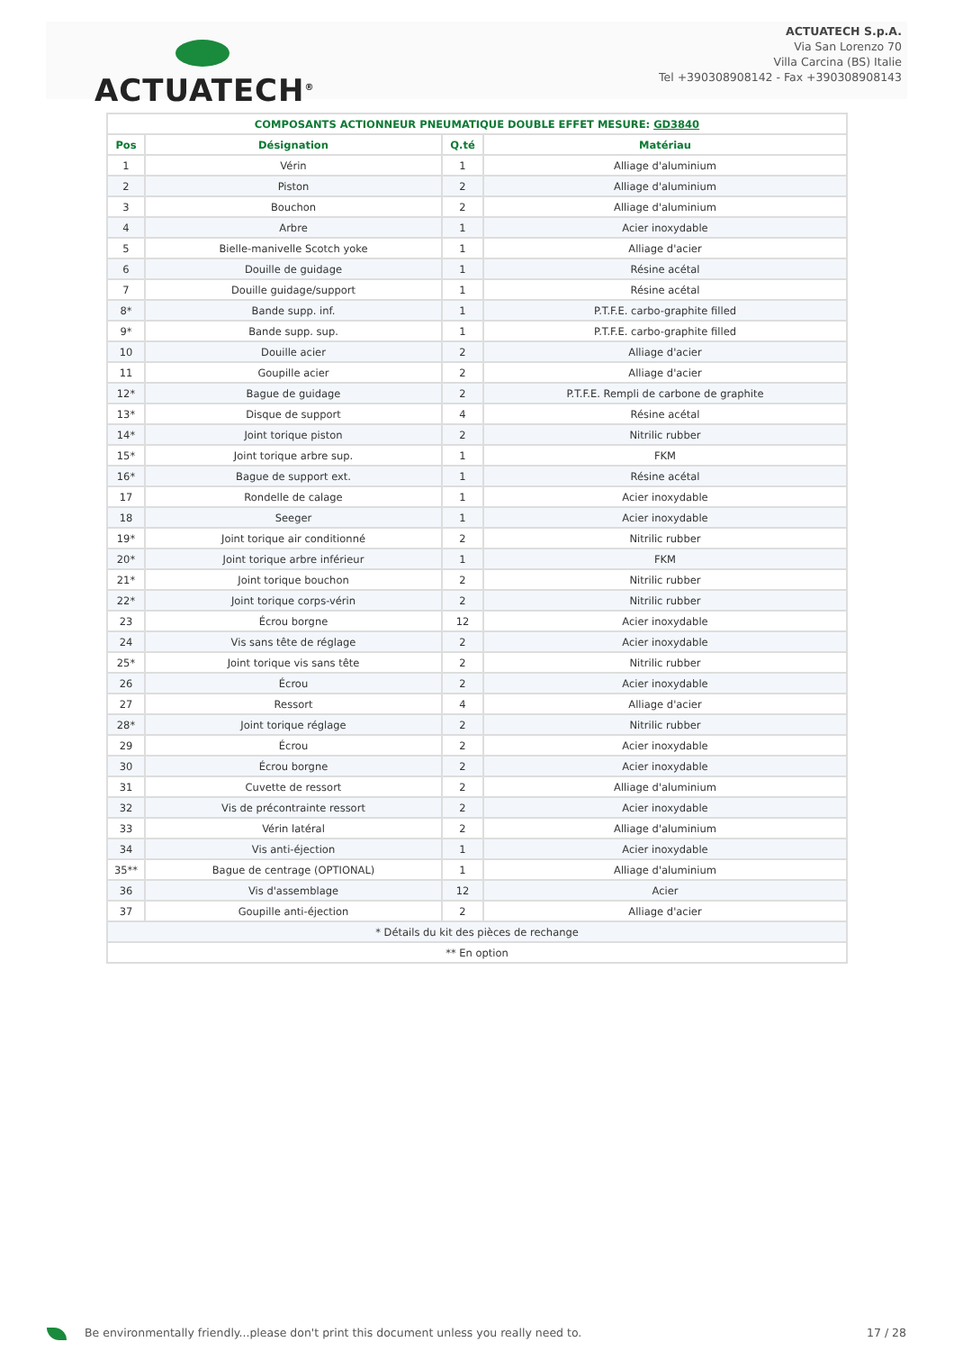ACTUATECH<sup>®</sup>
ACTUATECH S.p.A.
Via San Lorenzo 70
Villa Carcina (BS) Italie
Tel +390308908142 - Fax +390308908143
| COMPOSANTS ACTIONNEUR PNEUMATIQUE DOUBLE EFFET MESURE: GD3840 | | | |
| --- | --- | --- | --- |
| Pos | Désignation | Q.té | Matériau |
| 1 | Vérin | 1 | Alliage d'aluminium |
| 2 | Piston | 2 | Alliage d'aluminium |
| 3 | Bouchon | 2 | Alliage d'aluminium |
| 4 | Arbre | 1 | Acier inoxydable |
| 5 | Bielle-manivelle Scotch yoke | 1 | Alliage d'acier |
| 6 | Douille de guidage | 1 | Résine acétal |
| 7 | Douille guidage/support | 1 | Résine acétal |
| 8* | Bande supp. inf. | 1 | P.T.F.E. carbo-graphite filled |
| 9* | Bande supp. sup. | 1 | P.T.F.E. carbo-graphite filled |
| 10 | Douille acier | 2 | Alliage d'acier |
| 11 | Goupille acier | 2 | Alliage d'acier |
| 12* | Bague de guidage | 2 | P.T.F.E. Rempli de carbone de graphite |
| 13* | Disque de support | 4 | Résine acétal |
| 14* | Joint torique piston | 2 | Nitrilic rubber |
| 15* | Joint torique arbre sup. | 1 | FKM |
| 16* | Bague de support ext. | 1 | Résine acétal |
| 17 | Rondelle de calage | 1 | Acier inoxydable |
| 18 | Seeger | 1 | Acier inoxydable |
| 19* | Joint torique air conditionné | 2 | Nitrilic rubber |
| 20* | Joint torique arbre inférieur | 1 | FKM |
| 21* | Joint torique bouchon | 2 | Nitrilic rubber |
| 22* | Joint torique corps-vérin | 2 | Nitrilic rubber |
| 23 | Écrou borgne | 12 | Acier inoxydable |
| 24 | Vis sans tête de réglage | 2 | Acier inoxydable |
| 25* | Joint torique vis sans tête | 2 | Nitrilic rubber |
| 26 | Écrou | 2 | Acier inoxydable |
| 27 | Ressort | 4 | Alliage d'acier |
| 28* | Joint torique réglage | 2 | Nitrilic rubber |
| 29 | Écrou | 2 | Acier inoxydable |
| 30 | Écrou borgne | 2 | Acier inoxydable |
| 31 | Cuvette de ressort | 2 | Alliage d'aluminium |
| 32 | Vis de précontrainte ressort | 2 | Acier inoxydable |
| 33 | Vérin latéral | 2 | Alliage d'aluminium |
| 34 | Vis anti-éjection | 1 | Acier inoxydable |
| 35** | Bague de centrage (OPTIONAL) | 1 | Alliage d'aluminium |
| 36 | Vis d'assemblage | 12 | Acier |
| 37 | Goupille anti-éjection | 2 | Alliage d'acier |
| * Détails du kit des pièces de rechange | | | |
| ** En option | | | |
Be environmentally friendly...please don't print this document unless you really need to.
17 / 28